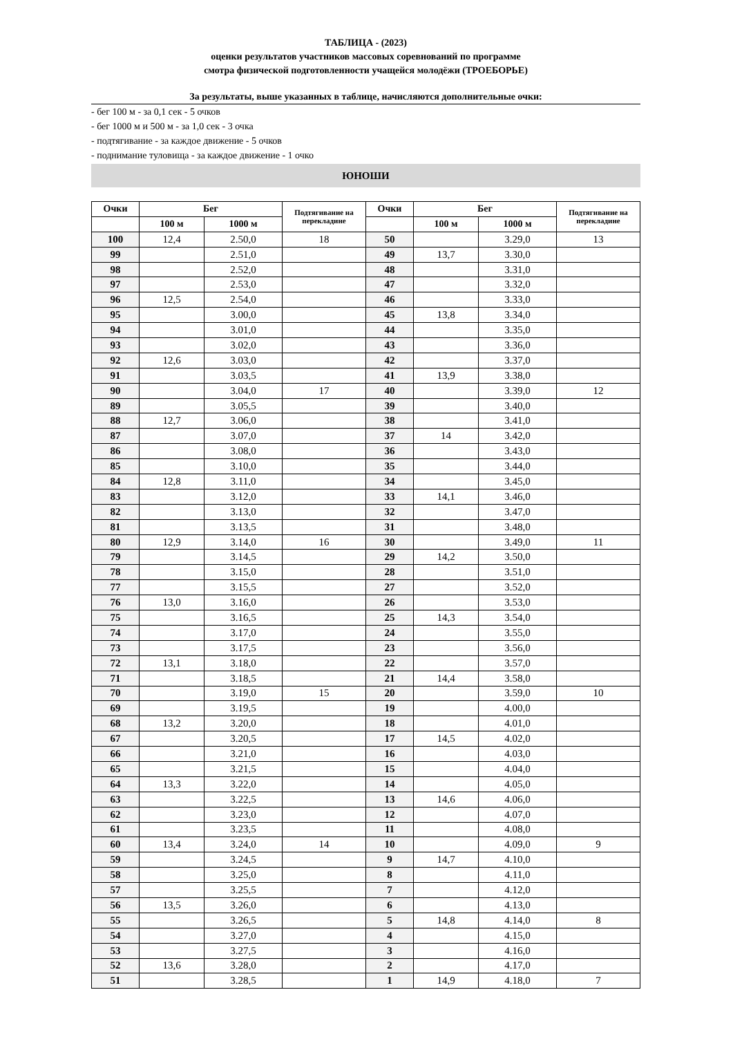ТАБЛИЦА - (2023)
оценки результатов участников массовых соревнований по программе
смотра физической подготовленности учащейся молодёжи (ТРОЕБОРЬЕ)
За результаты, выше указанных в таблице, начисляются дополнительные очки:
- бег 100 м - за 0,1 сек - 5 очков
- бег 1000 м и 500 м - за 1,0 сек - 3 очка
- подтягивание - за каждое движение - 5 очков
- поднимание туловища - за каждое движение - 1 очко
ЮНОШИ
| Очки | Бег | | Подтягивание на перекладине | Очки | Бег | | Подтягивание на перекладине |
| --- | --- | --- | --- | --- | --- | --- | --- |
| | 100 м | 1000 м | | | 100 м | 1000 м | |
| 100 | 12,4 | 2.50,0 | 18 | 50 | | 3.29,0 | 13 |
| 99 | | 2.51,0 | | 49 | 13,7 | 3.30,0 | |
| 98 | | 2.52,0 | | 48 | | 3.31,0 | |
| 97 | | 2.53,0 | | 47 | | 3.32,0 | |
| 96 | 12,5 | 2.54,0 | | 46 | | 3.33,0 | |
| 95 | | 3.00,0 | | 45 | 13,8 | 3.34,0 | |
| 94 | | 3.01,0 | | 44 | | 3.35,0 | |
| 93 | | 3.02,0 | | 43 | | 3.36,0 | |
| 92 | 12,6 | 3.03,0 | | 42 | | 3.37,0 | |
| 91 | | 3.03,5 | | 41 | 13,9 | 3.38,0 | |
| 90 | | 3.04,0 | 17 | 40 | | 3.39,0 | 12 |
| 89 | | 3.05,5 | | 39 | | 3.40,0 | |
| 88 | 12,7 | 3.06,0 | | 38 | | 3.41,0 | |
| 87 | | 3.07,0 | | 37 | 14 | 3.42,0 | |
| 86 | | 3.08,0 | | 36 | | 3.43,0 | |
| 85 | | 3.10,0 | | 35 | | 3.44,0 | |
| 84 | 12,8 | 3.11,0 | | 34 | | 3.45,0 | |
| 83 | | 3.12,0 | | 33 | 14,1 | 3.46,0 | |
| 82 | | 3.13,0 | | 32 | | 3.47,0 | |
| 81 | | 3.13,5 | | 31 | | 3.48,0 | |
| 80 | 12,9 | 3.14,0 | 16 | 30 | | 3.49,0 | 11 |
| 79 | | 3.14,5 | | 29 | 14,2 | 3.50,0 | |
| 78 | | 3.15,0 | | 28 | | 3.51,0 | |
| 77 | | 3.15,5 | | 27 | | 3.52,0 | |
| 76 | 13,0 | 3.16,0 | | 26 | | 3.53,0 | |
| 75 | | 3.16,5 | | 25 | 14,3 | 3.54,0 | |
| 74 | | 3.17,0 | | 24 | | 3.55,0 | |
| 73 | | 3.17,5 | | 23 | | 3.56,0 | |
| 72 | 13,1 | 3.18,0 | | 22 | | 3.57,0 | |
| 71 | | 3.18,5 | | 21 | 14,4 | 3.58,0 | |
| 70 | | 3.19,0 | 15 | 20 | | 3.59,0 | 10 |
| 69 | | 3.19,5 | | 19 | | 4.00,0 | |
| 68 | 13,2 | 3.20,0 | | 18 | | 4.01,0 | |
| 67 | | 3.20,5 | | 17 | 14,5 | 4.02,0 | |
| 66 | | 3.21,0 | | 16 | | 4.03,0 | |
| 65 | | 3.21,5 | | 15 | | 4.04,0 | |
| 64 | 13,3 | 3.22,0 | | 14 | | 4.05,0 | |
| 63 | | 3.22,5 | | 13 | 14,6 | 4.06,0 | |
| 62 | | 3.23,0 | | 12 | | 4.07,0 | |
| 61 | | 3.23,5 | | 11 | | 4.08,0 | |
| 60 | 13,4 | 3.24,0 | 14 | 10 | | 4.09,0 | 9 |
| 59 | | 3.24,5 | | 9 | 14,7 | 4.10,0 | |
| 58 | | 3.25,0 | | 8 | | 4.11,0 | |
| 57 | | 3.25,5 | | 7 | | 4.12,0 | |
| 56 | 13,5 | 3.26,0 | | 6 | | 4.13,0 | |
| 55 | | 3.26,5 | | 5 | 14,8 | 4.14,0 | 8 |
| 54 | | 3.27,0 | | 4 | | 4.15,0 | |
| 53 | | 3.27,5 | | 3 | | 4.16,0 | |
| 52 | 13,6 | 3.28,0 | | 2 | | 4.17,0 | |
| 51 | | 3.28,5 | | 1 | 14,9 | 4.18,0 | 7 |